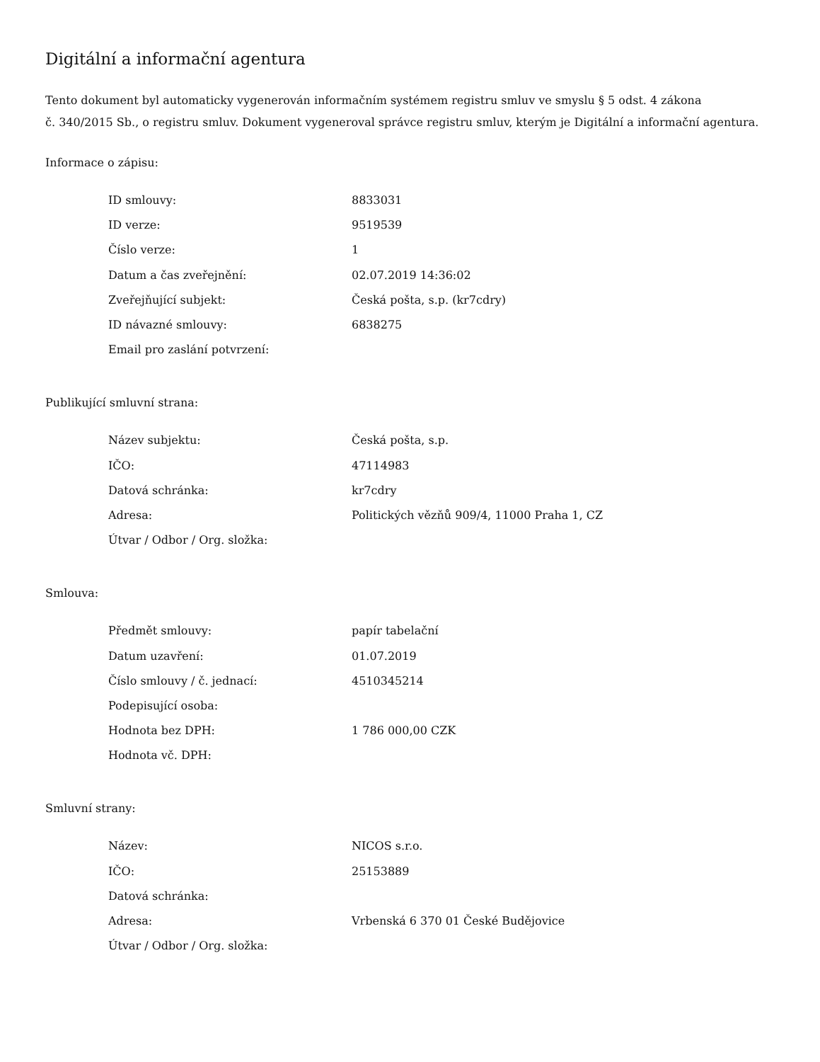Digitální a informační agentura
Tento dokument byl automaticky vygenerován informačním systémem registru smluv ve smyslu § 5 odst. 4 zákona
č. 340/2015 Sb., o registru smluv. Dokument vygeneroval správce registru smluv, kterým je Digitální a informační agentura.
Informace o zápisu:
| ID smlouvy: | 8833031 |
| ID verze: | 9519539 |
| Číslo verze: | 1 |
| Datum a čas zveřejnění: | 02.07.2019 14:36:02 |
| Zveřejňující subjekt: | Česká pošta, s.p. (kr7cdry) |
| ID návazné smlouvy: | 6838275 |
| Email pro zaslání potvrzení: | |
Publikující smluvní strana:
| Název subjektu: | Česká pošta, s.p. |
| IČO: | 47114983 |
| Datová schránka: | kr7cdry |
| Adresa: | Politických vězňů 909/4, 11000 Praha 1, CZ |
| Útvar / Odbor / Org. složka: | |
Smlouva:
| Předmět smlouvy: | papír tabelační |
| Datum uzavření: | 01.07.2019 |
| Číslo smlouvy / č. jednací: | 4510345214 |
| Podepisující osoba: | |
| Hodnota bez DPH: | 1 786 000,00 CZK |
| Hodnota vč. DPH: | |
Smluvní strany:
| Název: | NICOS s.r.o. |
| IČO: | 25153889 |
| Datová schránka: | |
| Adresa: | Vrbenská 6 370 01 České Budějovice |
| Útvar / Odbor / Org. složka: | |